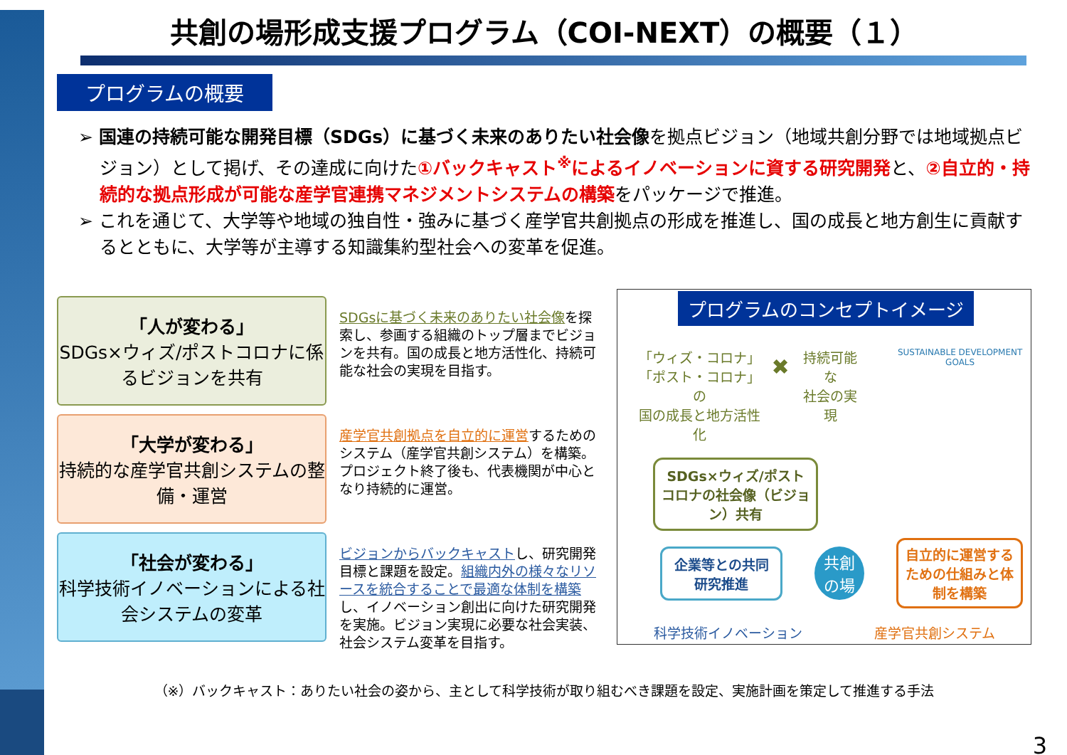共創の場形成支援プログラム（COI-NEXT）の概要（１）
プログラムの概要
➢ 国連の持続可能な開発目標（SDGs）に基づく未来のありたい社会像を拠点ビジョン（地域共創分野では地域拠点ビジョン）として掲げ、その達成に向けた①バックキャスト<sup>※</sup>によるイノベーションに資する研究開発と、②自立的・持続的な拠点形成が可能な産学官連携マネジメントシステムの構築をパッケージで推進。
➢ これを通じて、大学等や地域の独自性・強みに基づく産学官共創拠点の形成を推進し、国の成長と地方創生に貢献するとともに、大学等が主導する知識集約型社会への変革を促進。
「人が変わる」
SDGs×ウィズ/ポストコロナに係るビジョンを共有
SDGsに基づく未来のありたい社会像を探索し、参画する組織のトップ層までビジョンを共有。国の成長と地方活性化、持続可能な社会の実現を目指す。
「大学が変わる」
持続的な産学官共創システムの整備・運営
産学官共創拠点を自立的に運営するためのシステム（産学官共創システム）を構築。プロジェクト終了後も、代表機関が中心となり持続的に運営。
「社会が変わる」
科学技術イノベーションによる社会システムの変革
ビジョンからバックキャストし、研究開発目標と課題を設定。組織内外の様々なリソースを統合することで最適な体制を構築し、イノベーション創出に向けた研究開発を実施。ビジョン実現に必要な社会実装、社会システム変革を目指す。
プログラムのコンセプトイメージ
「ウィズ・コロナ」
「ポスト・コロナ」の
国の成長と地方活性化
✖
持続可能な
社会の実現
SUSTAINABLE DEVELOPMENT GOALS
SDGs×ウィズ/ポストコロナの社会像（ビジョン）共有
企業等との共同研究推進
共創
の場
自立的に運営するための仕組みと体制を構築
科学技術イノベーション 産学官共創システム
（※）バックキャスト：ありたい社会の姿から、主として科学技術が取り組むべき課題を設定、実施計画を策定して推進する手法
3